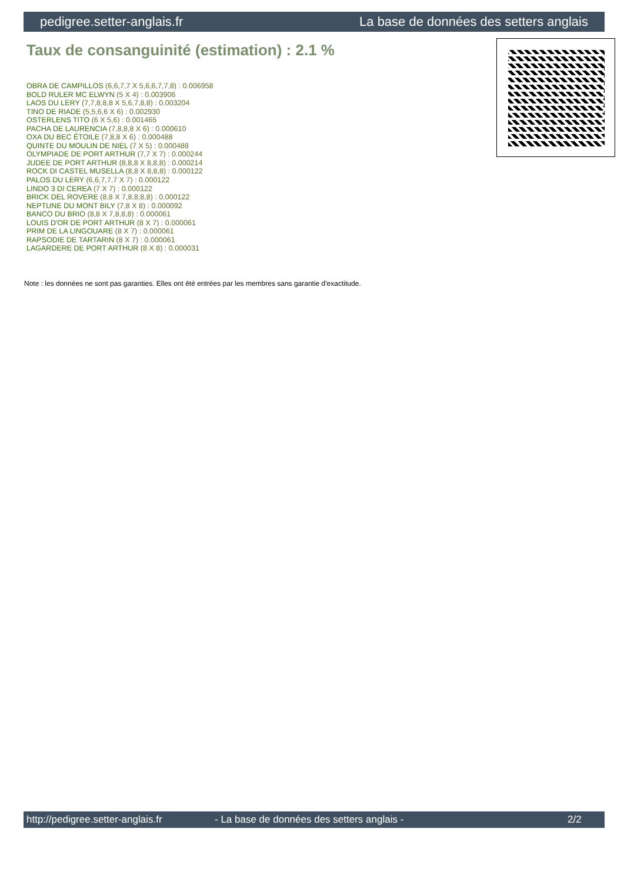pedigree.setter-anglais.fr La base de données des setters anglais
Taux de consanguinité (estimation) : 2.1 %
OBRA DE CAMPILLOS (6,6,7,7 X 5,6,6,7,7,8) : 0.006958
BOLD RULER MC ELWYN (5 X 4) : 0.003906
LAOS DU LERY (7,7,8,8,8 X 5,6,7,8,8) : 0.003204
TINO DE RIADE (5,5,6,6 X 6) : 0.002930
OSTERLENS TITO (6 X 5,6) : 0.001465
PACHA DE LAURENCIA (7,8,8,8 X 6) : 0.000610
OXA DU BEC ÉTOILE (7,8,8 X 6) : 0.000488
QUINTE DU MOULIN DE NIEL (7 X 5) : 0.000488
OLYMPIADE DE PORT ARTHUR (7,7 X 7) : 0.000244
JUDEE DE PORT ARTHUR (8,8,8 X 8,8,8) : 0.000214
ROCK DI CASTEL MUSELLA (8,8 X 8,8,8) : 0.000122
PALOS DU LERY (6,6,7,7,7 X 7) : 0.000122
LINDO 3 DI CEREA (7 X 7) : 0.000122
BRICK DEL ROVERE (8,8 X 7,8,8,8,8) : 0.000122
NEPTUNE DU MONT BILY (7,8 X 8) : 0.000092
BANCO DU BRIO (8,8 X 7,8,8,8) : 0.000061
LOUIS D'OR DE PORT ARTHUR (8 X 7) : 0.000061
PRIM DE LA LINGOUARE (8 X 7) : 0.000061
RAPSODIE DE TARTARIN (8 X 7) : 0.000061
LAGARDERE DE PORT ARTHUR (8 X 8) : 0.000031
Note : les données ne sont pas garanties. Elles ont été entrées par les membres sans garantie d'exactitude.
http://pedigree.setter-anglais.fr - La base de données des setters anglais - 2/2